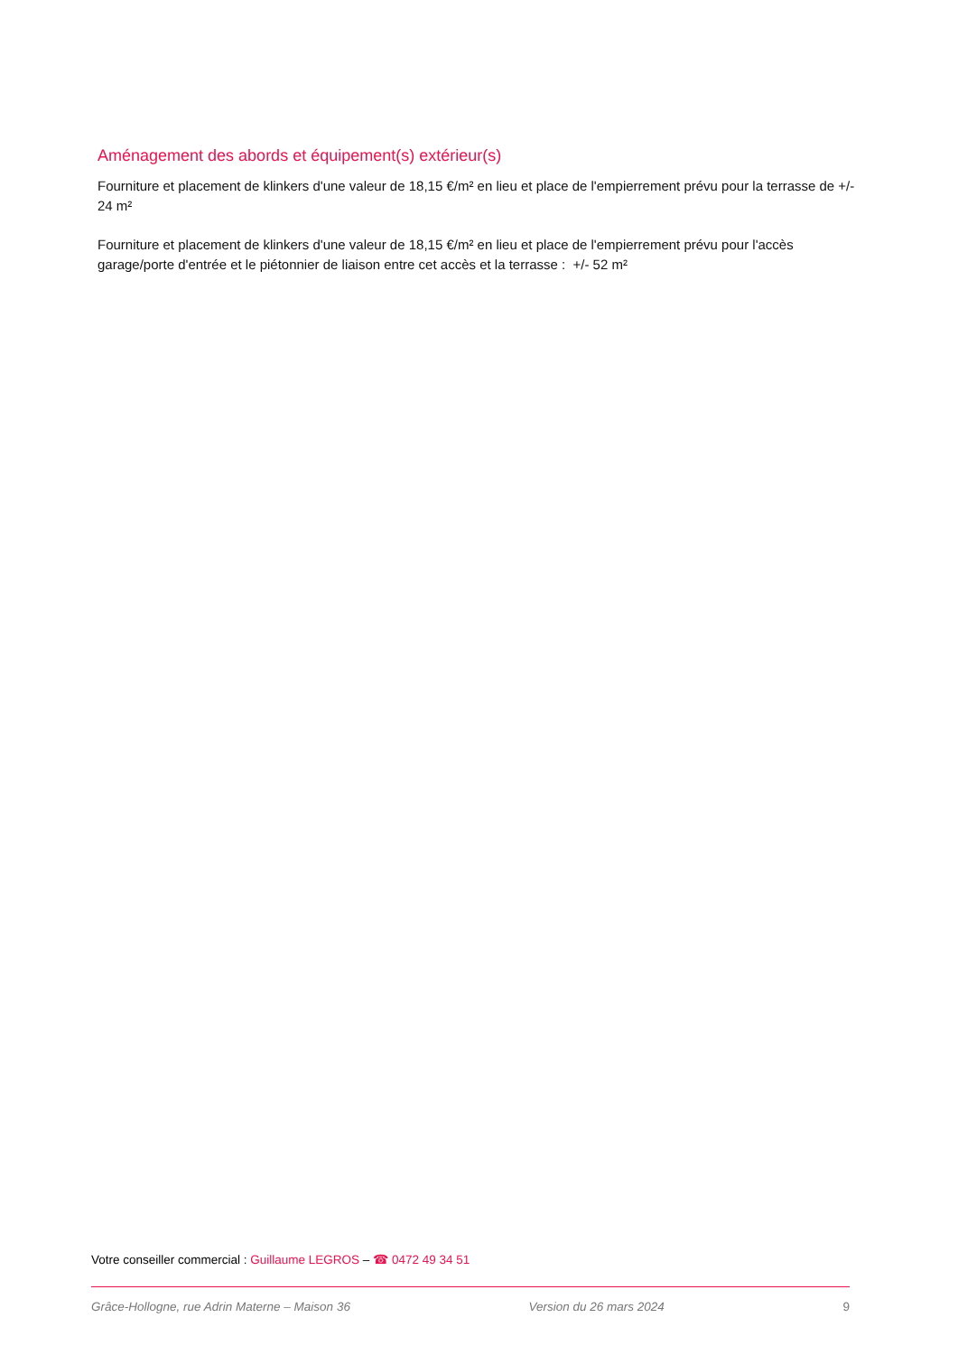Aménagement des abords et équipement(s) extérieur(s)
Fourniture et placement de klinkers d'une valeur de 18,15 €/m² en lieu et place de l'empierrement prévu pour la terrasse de +/- 24 m²
Fourniture et placement de klinkers d'une valeur de 18,15 €/m² en lieu et place de l'empierrement prévu pour l'accès garage/porte d'entrée et le piétonnier de liaison entre cet accès et la terrasse : +/- 52 m²
Votre conseiller commercial : Guillaume LEGROS – ☎ 0472 49 34 51
Grâce-Hollogne, rue Adrin Materne – Maison 36 Version du 26 mars 2024 9